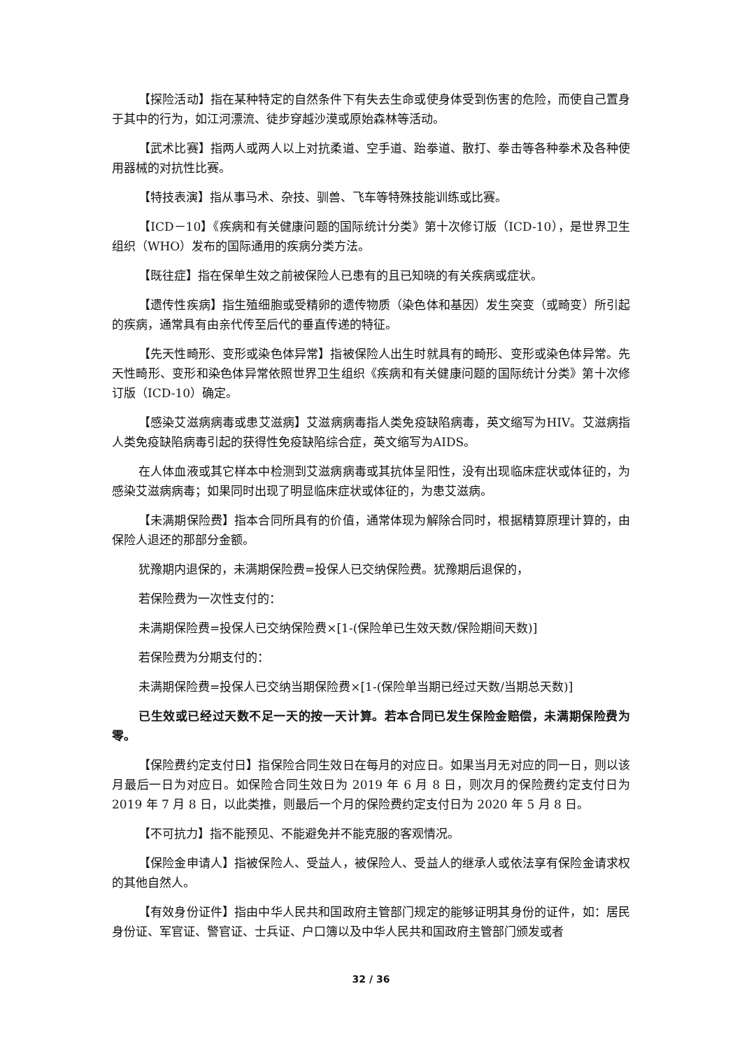【探险活动】指在某种特定的自然条件下有失去生命或使身体受到伤害的危险，而使自己置身于其中的行为，如江河漂流、徒步穿越沙漠或原始森林等活动。
【武术比赛】指两人或两人以上对抗柔道、空手道、跆拳道、散打、拳击等各种拳术及各种使用器械的对抗性比赛。
【特技表演】指从事马术、杂技、驯兽、飞车等特殊技能训练或比赛。
【ICD－10】《疾病和有关健康问题的国际统计分类》第十次修订版（ICD-10），是世界卫生组织（WHO）发布的国际通用的疾病分类方法。
【既往症】指在保单生效之前被保险人已患有的且已知晓的有关疾病或症状。
【遗传性疾病】指生殖细胞或受精卵的遗传物质（染色体和基因）发生突变（或畸变）所引起的疾病，通常具有由亲代传至后代的垂直传递的特征。
【先天性畸形、变形或染色体异常】指被保险人出生时就具有的畸形、变形或染色体异常。先天性畸形、变形和染色体异常依照世界卫生组织《疾病和有关健康问题的国际统计分类》第十次修订版（ICD-10）确定。
【感染艾滋病病毒或患艾滋病】艾滋病病毒指人类免疫缺陷病毒，英文缩写为HIV。艾滋病指人类免疫缺陷病毒引起的获得性免疫缺陷综合症，英文缩写为AIDS。
在人体血液或其它样本中检测到艾滋病病毒或其抗体呈阳性，没有出现临床症状或体征的，为感染艾滋病病毒；如果同时出现了明显临床症状或体征的，为患艾滋病。
【未满期保险费】指本合同所具有的价值，通常体现为解除合同时，根据精算原理计算的，由保险人退还的那部分金额。
犹豫期内退保的，未满期保险费=投保人已交纳保险费。犹豫期后退保的，
若保险费为一次性支付的：
未满期保险费=投保人已交纳保险费×[1-(保险单已生效天数/保险期间天数)]
若保险费为分期支付的：
未满期保险费=投保人已交纳当期保险费×[1-(保险单当期已经过天数/当期总天数)]
已生效或已经过天数不足一天的按一天计算。若本合同已发生保险金赔偿，未满期保险费为零。
【保险费约定支付日】指保险合同生效日在每月的对应日。如果当月无对应的同一日，则以该月最后一日为对应日。如保险合同生效日为 2019 年 6 月 8 日，则次月的保险费约定支付日为 2019 年 7 月 8 日，以此类推，则最后一个月的保险费约定支付日为 2020 年 5 月 8 日。
【不可抗力】指不能预见、不能避免并不能克服的客观情况。
【保险金申请人】指被保险人、受益人，被保险人、受益人的继承人或依法享有保险金请求权的其他自然人。
【有效身份证件】指由中华人民共和国政府主管部门规定的能够证明其身份的证件，如：居民身份证、军官证、警官证、士兵证、户口簿以及中华人民共和国政府主管部门颁发或者
32 / 36